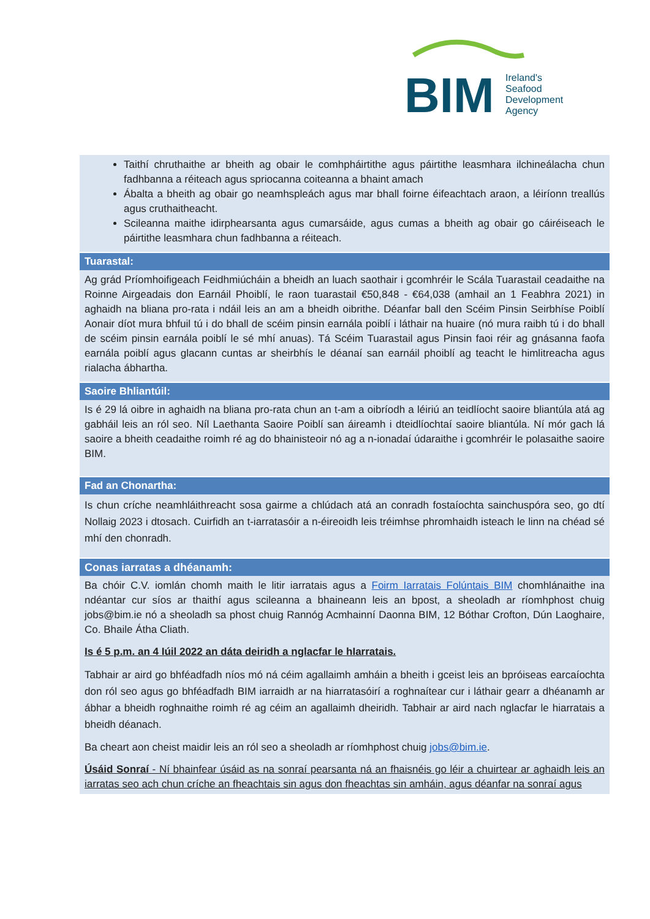BIM
Ireland's
Seafood
Development
Agency
Taithí chruthaithe ar bheith ag obair le comhpháirtithe agus páirtithe leasmhara ilchineálacha chun fadhbanna a réiteach agus spriocanna coiteanna a bhaint amach
Ábalta a bheith ag obair go neamhspleách agus mar bhall foirne éifeachtach araon, a léiríonn treallús agus cruthaitheacht.
Scileanna maithe idirphearsanta agus cumarsáide, agus cumas a bheith ag obair go cáiréiseach le páirtithe leasmhara chun fadhbanna a réiteach.
Tuarastal:
Ag grád Príomhoifigeach Feidhmiúcháin a bheidh an luach saothair i gcomhréir le Scála Tuarastail ceadaithe na Roinne Airgeadais don Earnáil Phoiblí, le raon tuarastail €50,848 - €64,038 (amhail an 1 Feabhra 2021) in aghaidh na bliana pro-rata i ndáil leis an am a bheidh oibrithe. Déanfar ball den Scéim Pinsin Seirbhíse Poiblí Aonair díot mura bhfuil tú i do bhall de scéim pinsin earnála poiblí i láthair na huaire (nó mura raibh tú i do bhall de scéim pinsin earnála poiblí le sé mhí anuas). Tá Scéim Tuarastail agus Pinsin faoi réir ag gnásanna faofa earnála poiblí agus glacann cuntas ar sheirbhís le déanaí san earnáil phoiblí ag teacht le himlitreacha agus rialacha ábhartha.
Saoire Bhliantúil:
Is é 29 lá oibre in aghaidh na bliana pro-rata chun an t-am a oibríodh a léiriú an teidlíocht saoire bliantúla atá ag gabháil leis an ról seo. Níl Laethanta Saoire Poiblí san áireamh i dteidlíochtaí saoire bliantúla. Ní mór gach lá saoire a bheith ceadaithe roimh ré ag do bhainisteoir nó ag a n-ionadaí údaraithe i gcomhréir le polasaithe saoire BIM.
Fad an Chonartha:
Is chun críche neamhláithreacht sosa gairme a chlúdach atá an conradh fostaíochta sainchuspóra seo, go dtí Nollaig 2023 i dtosach. Cuirfidh an t-iarratasóir a n-éireoidh leis tréimhse phromhaidh isteach le linn na chéad sé mhí den chonradh.
Conas iarratas a dhéanamh:
Ba chóir C.V. iomlán chomh maith le litir iarratais agus a Foirm Iarratais Folúntais BIM chomhlánaithe ina ndéantar cur síos ar thaithí agus scileanna a bhaineann leis an bpost, a sheoladh ar ríomhphost chuig jobs@bim.ie nó a sheoladh sa phost chuig Rannóg Acmhainní Daonna BIM, 12 Bóthar Crofton, Dún Laoghaire, Co. Bhaile Átha Cliath.
Is é 5 p.m. an 4 Iúil 2022 an dáta deiridh a nglacfar le hIarratais.
Tabhair ar aird go bhféadfadh níos mó ná céim agallaimh amháin a bheith i gceist leis an bpróiseas earcaíochta don ról seo agus go bhféadfadh BIM iarraidh ar na hiarratasóirí a roghnaítear cur i láthair gearr a dhéanamh ar ábhar a bheidh roghnaithe roimh ré ag céim an agallaimh dheiridh. Tabhair ar aird nach nglacfar le hiarratais a bheidh déanach.
Ba cheart aon cheist maidir leis an ról seo a sheoladh ar ríomhphost chuig jobs@bim.ie.
Úsáid Sonraí - Ní bhainfear úsáid as na sonraí pearsanta ná an fhaisnéis go léir a chuirtear ar aghaidh leis an iarratas seo ach chun críche an fheachtais sin agus don fheachtas sin amháin, agus déanfar na sonraí agus